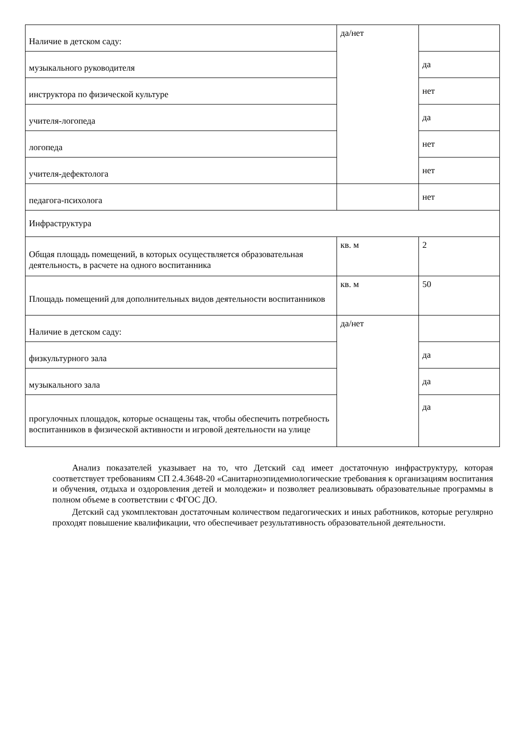| Наличие в детском саду: | да/нет | |
| музыкального руководителя | | да |
| инструктора по физической культуре | | нет |
| учителя-логопеда | | да |
| логопеда | | нет |
| учителя-дефектолога | | нет |
| педагога-психолога | | нет |
| Инфраструктура | | |
| Общая площадь помещений, в которых осуществляется образовательная деятельность, в расчете на одного воспитанника | кв. м | 2 |
| Площадь помещений для дополнительных видов деятельности воспитанников | кв. м | 50 |
| Наличие в детском саду: | да/нет | |
| физкультурного зала | | да |
| музыкального зала | | да |
| прогулочных площадок, которые оснащены так, чтобы обеспечить потребность воспитанников в физической активности и игровой деятельности на улице | | да |
Анализ показателей указывает на то, что Детский сад имеет достаточную инфраструктуру, которая соответствует требованиям СП 2.4.3648-20 «Санитарноэпидемиологические требования к организациям воспитания и обучения, отдыха и оздоровления детей и молодежи» и позволяет реализовывать образовательные программы в полном объеме в соответствии с ФГОС ДО.
Детский сад укомплектован достаточным количеством педагогических и иных работников, которые регулярно проходят повышение квалификации, что обеспечивает результативность образовательной деятельности.